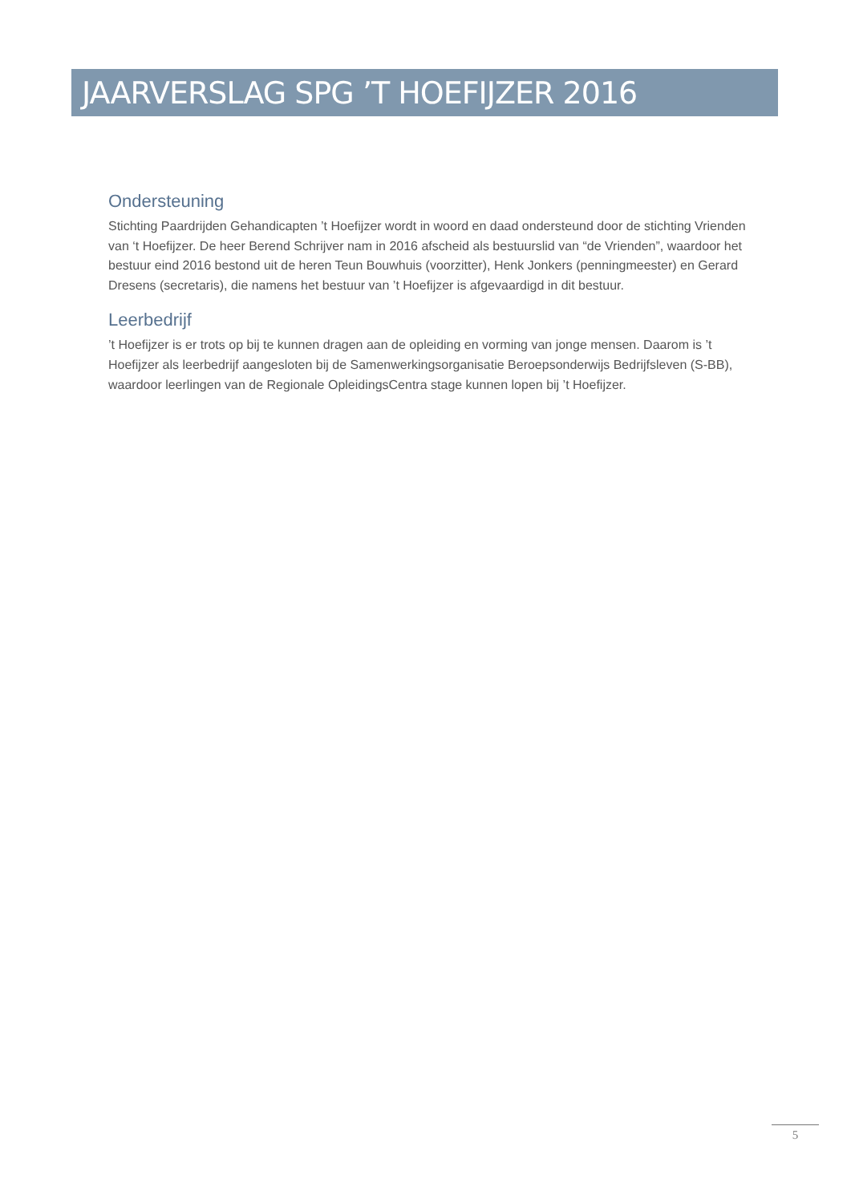JAARVERSLAG SPG ’T HOEFIJZER 2016
Ondersteuning
Stichting Paardrijden Gehandicapten ’t Hoefijzer wordt in woord en daad ondersteund door de stichting Vrienden van ‘t Hoefijzer. De heer Berend Schrijver nam in 2016 afscheid als bestuurslid van “de Vrienden”, waardoor het bestuur eind 2016 bestond uit de heren Teun Bouwhuis (voorzitter), Henk Jonkers (penningmeester) en Gerard Dresens (secretaris), die namens het bestuur van ’t Hoefijzer is afgevaardigd in dit bestuur.
Leerbedrijf
’t Hoefijzer is er trots op bij te kunnen dragen aan de opleiding en vorming van jonge mensen. Daarom is ’t Hoefijzer als leerbedrijf aangesloten bij de Samenwerkingsorganisatie Beroepsonderwijs Bedrijfsleven (S-BB), waardoor leerlingen van de Regionale OpleidingsCentra stage kunnen lopen bij ’t Hoefijzer.
5